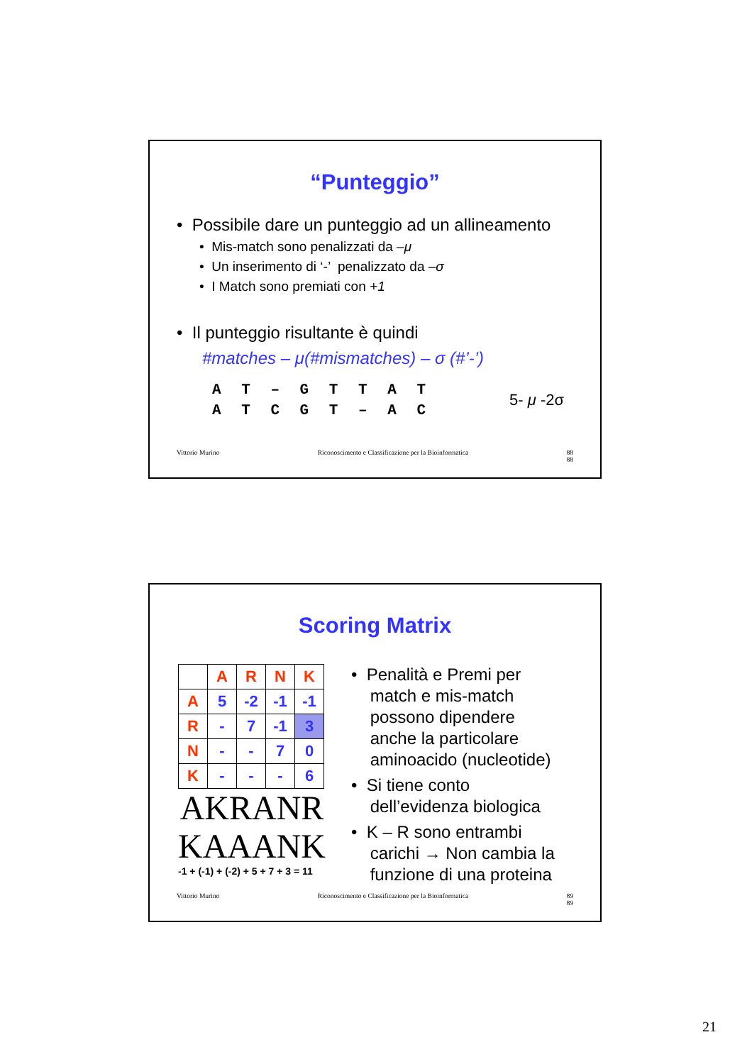“Punteggio”
• Possibile dare un punteggio ad un allineamento
• Mis-match sono penalizzati da –μ
• Un inserimento di ‘-’ penalizzato da –σ
• I Match sono premiati con +1
• Il punteggio risultante è quindi
#matches – μ(#mismatches) – σ (#’-’)
A T – G T T A T
A T C G T – A C
5- μ -2σ
Vittorio Murino Riconoscimento e Classificazione per la Bioinformatica 88
88
Scoring Matrix
| | A | R | N | K |
| A | 5 | -2 | -1 | -1 |
| R | - | 7 | -1 | 3 |
| N | - | - | 7 | 0 |
| K | - | - | - | 6 |
AKRANR
KAAANK
-1 + (-1) + (-2) + 5 + 7 + 3 = 11
• Penalità e Premi per
match e mis-match
possono dipendere
anche la particolare
aminoacido (nucleotide)
• Si tiene conto
dell’evidenza biologica
• K – R sono entrambi
carichi → Non cambia la
funzione di una proteina
Vittorio Murino Riconoscimento e Classificazione per la Bioinformatica 89
89
21